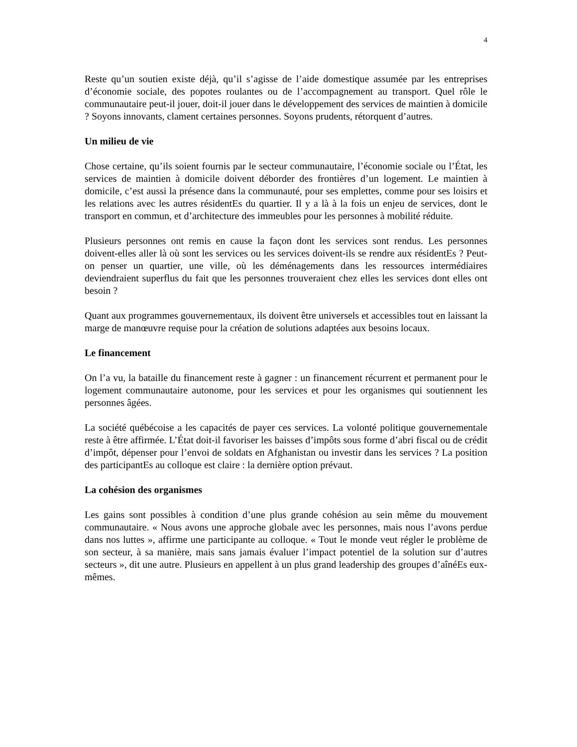4
Reste qu’un soutien existe déjà, qu’il s’agisse de l’aide domestique assumée par les entreprises d’économie sociale, des popotes roulantes ou de l’accompagnement au transport. Quel rôle le communautaire peut-il jouer, doit-il jouer dans le développement des services de maintien à domicile ? Soyons innovants, clament certaines personnes. Soyons prudents, rétorquent d’autres.
Un milieu de vie
Chose certaine, qu’ils soient fournis par le secteur communautaire, l’économie sociale ou l’État, les services de maintien à domicile doivent déborder des frontières d’un logement. Le maintien à domicile, c’est aussi la présence dans la communauté, pour ses emplettes, comme pour ses loisirs et les relations avec les autres résidentEs du quartier. Il y a là à la fois un enjeu de services, dont le transport en commun, et d’architecture des immeubles pour les personnes à mobilité réduite.
Plusieurs personnes ont remis en cause la façon dont les services sont rendus. Les personnes doivent-elles aller là où sont les services ou les services doivent-ils se rendre aux résidentEs ? Peut-on penser un quartier, une ville, où les déménagements dans les ressources intermédiaires deviendraient superflus du fait que les personnes trouveraient chez elles les services dont elles ont besoin ?
Quant aux programmes gouvernementaux, ils doivent être universels et accessibles tout en laissant la marge de manœuvre requise pour la création de solutions adaptées aux besoins locaux.
Le financement
On l’a vu, la bataille du financement reste à gagner : un financement récurrent et permanent pour le logement communautaire autonome, pour les services et pour les organismes qui soutiennent les personnes âgées.
La société québécoise a les capacités de payer ces services. La volonté politique gouvernementale reste à être affirmée. L’État doit-il favoriser les baisses d’impôts sous forme d’abri fiscal ou de crédit d’impôt, dépenser pour l’envoi de soldats en Afghanistan ou investir dans les services ? La position des participantEs au colloque est claire : la dernière option prévaut.
La cohésion des organismes
Les gains sont possibles à condition d’une plus grande cohésion au sein même du mouvement communautaire. « Nous avons une approche globale avec les personnes, mais nous l’avons perdue dans nos luttes », affirme une participante au colloque. « Tout le monde veut régler le problème de son secteur, à sa manière, mais sans jamais évaluer l’impact potentiel de la solution sur d’autres secteurs », dit une autre. Plusieurs en appellent à un plus grand leadership des groupes d’aînéEs eux-mêmes.